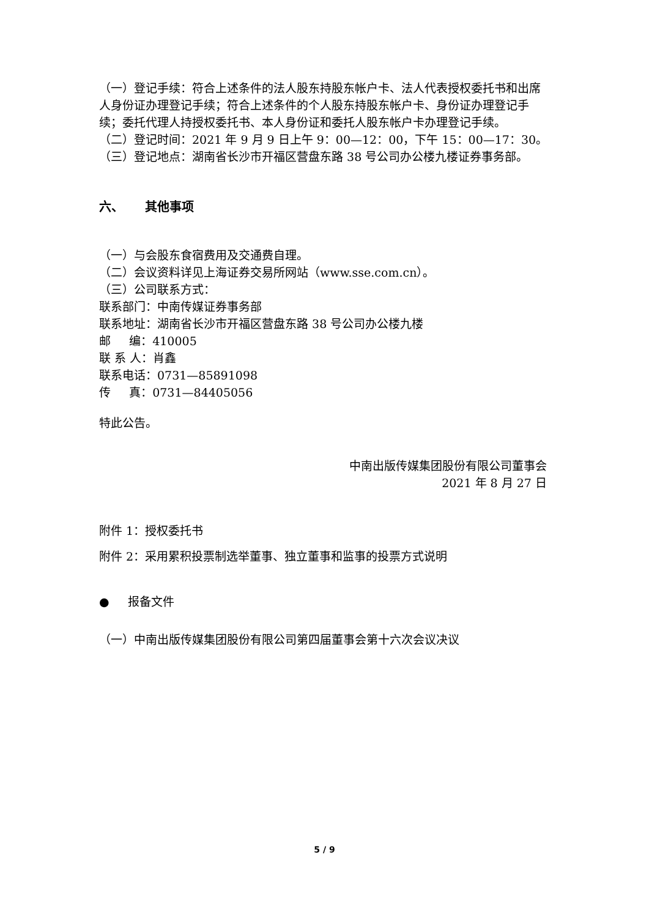（一）登记手续：符合上述条件的法人股东持股东帐户卡、法人代表授权委托书和出席人身份证办理登记手续；符合上述条件的个人股东持股东帐户卡、身份证办理登记手续；委托代理人持授权委托书、本人身份证和委托人股东帐户卡办理登记手续。
（二）登记时间：2021 年 9 月 9 日上午 9：00—12：00，下午 15：00—17：30。
（三）登记地点：湖南省长沙市开福区营盘东路 38 号公司办公楼九楼证券事务部。
六、 其他事项
（一）与会股东食宿费用及交通费自理。
（二）会议资料详见上海证券交易所网站（www.sse.com.cn）。
（三）公司联系方式：
联系部门：中南传媒证券事务部
联系地址：湖南省长沙市开福区营盘东路 38 号公司办公楼九楼
邮 编：410005
联 系 人：肖鑫
联系电话：0731—85891098
传 真：0731—84405056
特此公告。
中南出版传媒集团股份有限公司董事会
2021 年 8 月 27 日
附件 1：授权委托书
附件 2：采用累积投票制选举董事、独立董事和监事的投票方式说明
● 报备文件
（一）中南出版传媒集团股份有限公司第四届董事会第十六次会议决议
5 / 9